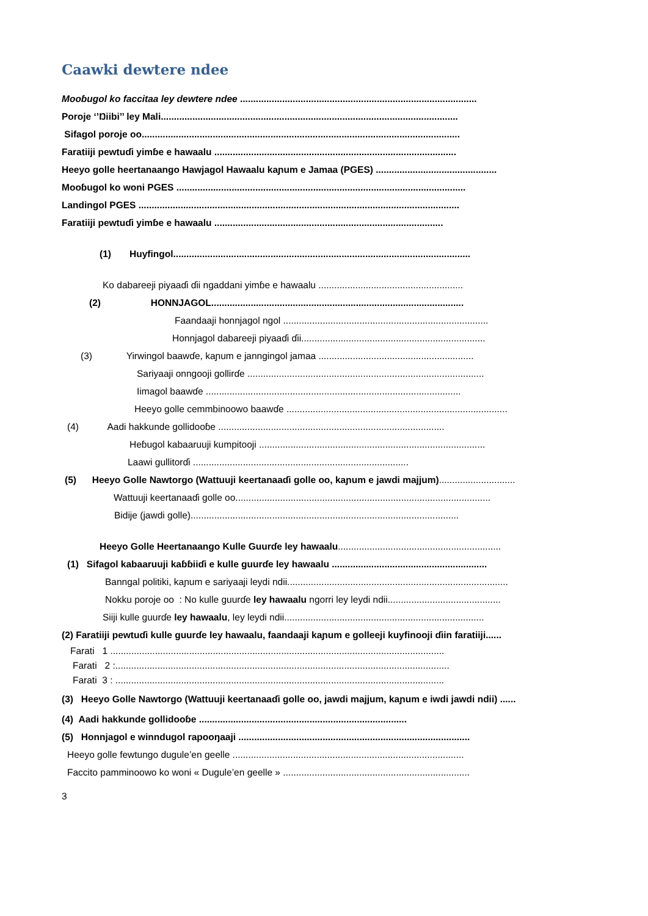Caawki dewtere ndee
Mooɓugol ko faccitaa ley dewtere ndee ..........................................................................................
Poroje ‘’Ŋiibi’’ ley Mali.................................................................................................................
Sifagol poroje oo.........................................................................................................................
Faratiiji pewtuɗi yimɓe e hawaalu ............................................................................................
Heeyo golle heertanaango Hawjagol Hawaalu kaɲum e Jamaa (PGES) ..............................................
Mooɓugol ko woni PGES ..............................................................................................................
Landingol PGES ..........................................................................................................................
Faratiiji pewtuɗi yimɓe e hawaalu .......................................................................................
(1) Huyfingol.................................................................................................................
Ko dabareeji piyaaɗi ɗii ngaddani yimɓe e hawaalu .......................................................
(2) HONNJAGOL................................................................................................
Faandaaji honnjagol ngol ..............................................................................
Honnjagol dabareeji piyaaɗi ɗii......................................................................
(3) Yirwingol baawɗe, kaɲum e janngingol jamaa ...........................................................
Sariyaaji onngooji gollirɗe ..........................................................................................
Iimagol baawɗe .................................................................................................
Heeyo golle cemmbinoowo baawɗe ....................................................................................
(4) Aadi hakkunde gollidooɓe ......................................................................................
Heɓugol kabaaruuji kumpitooji ......................................................................................
Laawi gullitorɗi ..................................................................................
(5) Heeyo Golle Nawtorgo (Wattuuji keertanaaɗi golle oo, kaɲum e jawdi majjum).............................
Wattuuji keertanaaɗi golle oo.................................................................................................
Bidije (jawdi golle)......................................................................................................
Heeyo Golle Heertanaango Kulle Guurɗe ley hawaalu..............................................................
(1) Sifagol kabaaruuji kaɓɓiiɗi e kulle guurɗe ley hawaalu ...........................................................
Banngal politiki, kaɲum e sariyaaji leydi ndii....................................................................................
Nokku poroje oo : No kulle guurɗe ley hawaalu ngorri ley leydi ndii...........................................
Siiji kulle guurɗe ley hawaalu, ley leydi ndii............................................................................
(2) Faratiiji pewtuɗi kulle guurɗe ley hawaalu, faandaaji kaɲum e golleeji kuyfinooji ɗiin faratiiji......
Farati 1 ...............................................................................................................................
Farati 2 :...............................................................................................................................
Farati 3 : .............................................................................................................................
(3) Heeyo Golle Nawtorgo (Wattuuji keertanaaɗi golle oo, jawdi majjum, kaɲum e iwdi jawdi ndii) ......
(4) Aadi hakkunde gollidooɓe ...............................................................................
(5) Honnjagol e winndugol rapooŋaaji ........................................................................................
Heeyo golle fewtungo dugule’en geelle ........................................................................................
Faccito pamminoowo ko woni « Dugule’en geelle » .......................................................................
3